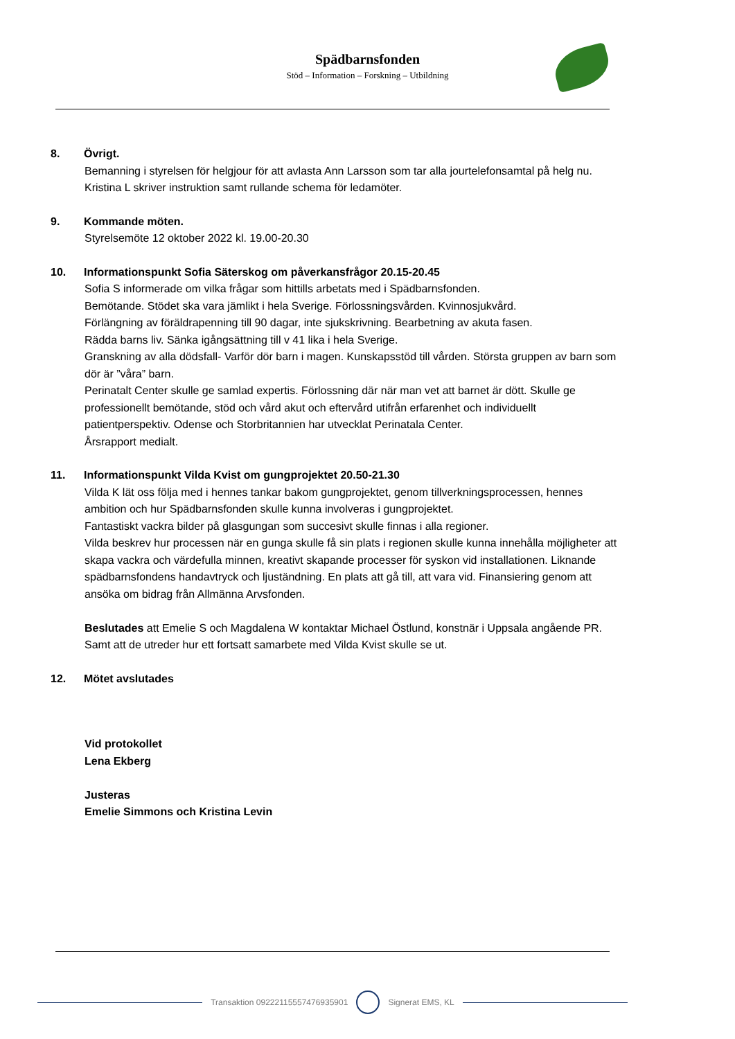Spädbarnsfonden
Stöd – Information – Forskning – Utbildning
8. Övrigt.
Bemanning i styrelsen för helgjour för att avlasta Ann Larsson som tar alla jourtelefonsamtal på helg nu. Kristina L skriver instruktion samt rullande schema för ledamöter.
9. Kommande möten.
Styrelsemöte 12 oktober 2022 kl. 19.00-20.30
10. Informationspunkt Sofia Säterskog om påverkansfrågor 20.15-20.45
Sofia S informerade om vilka frågar som hittills arbetats med i Spädbarnsfonden.
Bemötande. Stödet ska vara jämlikt i hela Sverige. Förlossningsvården. Kvinnosjukvård.
Förlängning av föräldrapenning till 90 dagar, inte sjukskrivning. Bearbetning av akuta fasen.
Rädda barns liv. Sänka igångsättning till v 41 lika i hela Sverige.
Granskning av alla dödsfall- Varför dör barn i magen. Kunskapsstöd till vården. Största gruppen av barn som dör är ”våra” barn.
Perinatalt Center skulle ge samlad expertis. Förlossning där när man vet att barnet är dött. Skulle ge professionellt bemötande, stöd och vård akut och eftervård utifrån erfarenhet och individuellt patientperspektiv. Odense och Storbritannien har utvecklat Perinatala Center.
Årsrapport medialt.
11. Informationspunkt Vilda Kvist om gungprojektet 20.50-21.30
Vilda K lät oss följa med i hennes tankar bakom gungprojektet, genom tillverkningsprocessen, hennes ambition och hur Spädbarnsfonden skulle kunna involveras i gungprojektet.
Fantastiskt vackra bilder på glasgungan som succesivt skulle finnas i alla regioner.
Vilda beskrev hur processen när en gunga skulle få sin plats i regionen skulle kunna innehålla möjligheter att skapa vackra och värdefulla minnen, kreativt skapande processer för syskon vid installationen. Liknande spädbarnsfondens handavtryck och ljuständning. En plats att gå till, att vara vid. Finansiering genom att ansöka om bidrag från Allmänna Arvsfonden.
Beslutades att Emelie S och Magdalena W kontaktar Michael Östlund, konstnär i Uppsala angående PR. Samt att de utreder hur ett fortsatt samarbete med Vilda Kvist skulle se ut.
12. Mötet avslutades
Vid protokollet
Lena Ekberg
Justeras
Emelie Simmons och Kristina Levin
Transaktion 09222115557476935901 Signerat EMS, KL